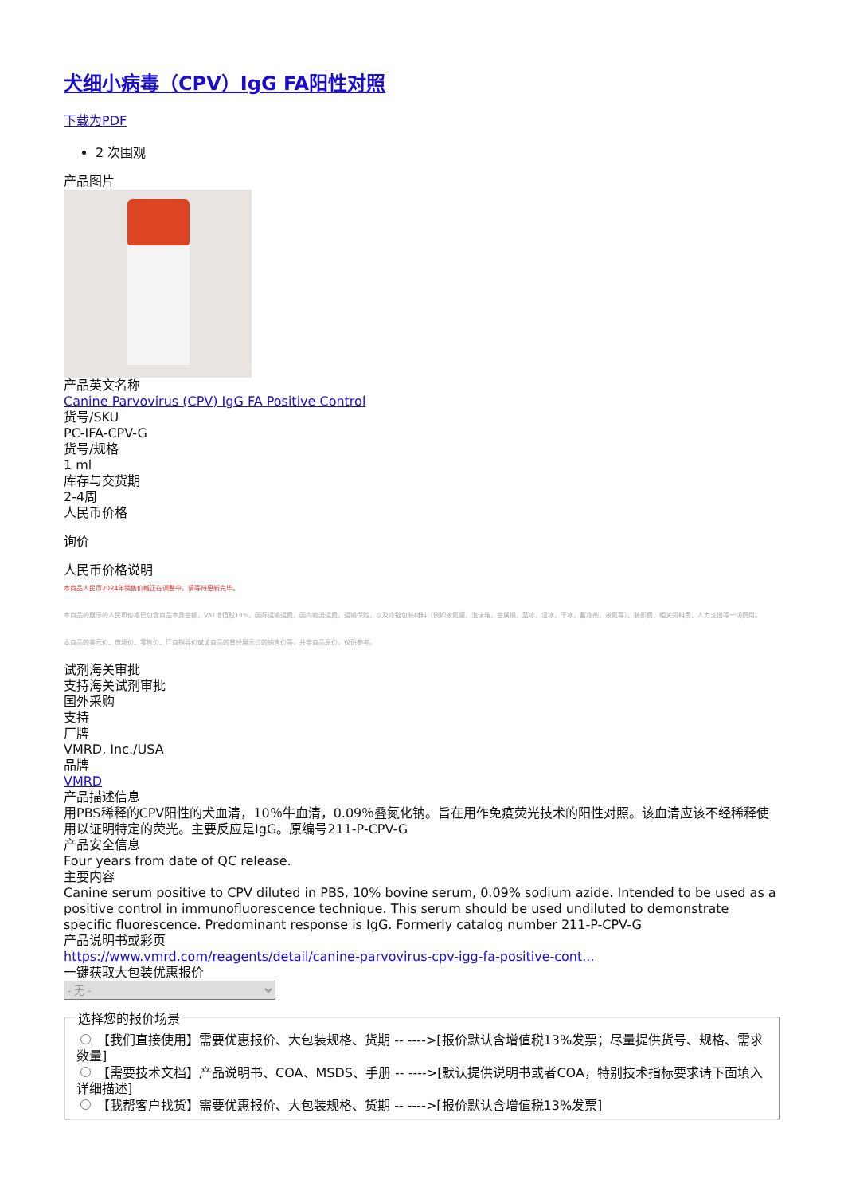犬细小病毒（CPV）IgG FA阳性对照
下载为PDF
2 次围观
产品图片
产品英文名称
Canine Parvovirus (CPV) IgG FA Positive Control
货号/SKU
PC-IFA-CPV-G
货号/规格
1 ml
库存与交货期
2-4周
人民币价格
询价
人民币价格说明
本商品人民币2024年销售价格正在调整中，请等待更新完毕。
本商品的展示的人民币价格已包含商品本身金额、VAT增值税13%、国际运输运费、国内物流运费、运输保险、以及冷链包装材料（例如液氮罐、泡沫箱、金属桶、蓝冰、湿冰、干冰、蓄冷剂、液氮等）、装卸费、相关资料费、人力支出等一切费用。
本商品的美元价、市场价、零售价、厂商指导价或该商品的曾经展示过的销售价等，并非商品原价，仅供参考。
试剂海关审批
支持海关试剂审批
国外采购
支持
厂牌
VMRD, Inc./USA
品牌
VMRD
产品描述信息
用PBS稀释的CPV阳性的犬血清，10％牛血清，0.09％叠氮化钠。旨在用作免疫荧光技术的阳性对照。该血清应该不经稀释使用以证明特定的荧光。主要反应是IgG。原编号211-P-CPV-G
产品安全信息
Four years from date of QC release.
主要内容
Canine serum positive to CPV diluted in PBS, 10% bovine serum, 0.09% sodium azide. Intended to be used as a positive control in immunofluorescence technique. This serum should be used undiluted to demonstrate specific fluorescence. Predominant response is IgG. Formerly catalog number 211-P-CPV-G
产品说明书或彩页
https://www.vmrd.com/reagents/detail/canine-parvovirus-cpv-igg-fa-positive-cont...
一键获取大包装优惠报价
- 无 - 选择您的报价场景
【我们直接使用】需要优惠报价、大包装规格、货期 -- ---->[报价默认含增值税13%发票；尽量提供货号、规格、需求数量]
【需要技术文档】产品说明书、COA、MSDS、手册 -- ---->[默认提供说明书或者COA，特别技术指标要求请下面填入详细描述]
【我帮客户找货】需要优惠报价、大包装规格、货期 -- ---->[报价默认含增值税13%发票]